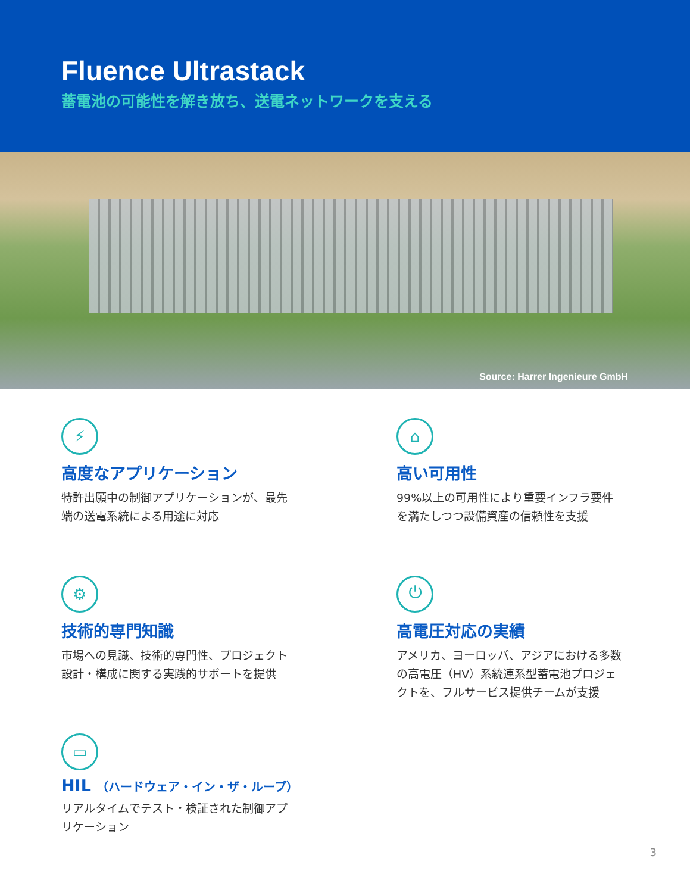Fluence Ultrastack
蓄電池の可能性を解き放ち、送電ネットワークを支える
Source: Harrer Ingenieure GmbH
⚡
高度なアプリケーション
特許出願中の制御アプリケーションが、最先端の送電系統による用途に対応
⌂
高い可用性
99%以上の可用性により重要インフラ要件を満たしつつ設備資産の信頼性を支援
⚙
技術的専門知識
市場への見識、技術的専門性、プロジェクト設計・構成に関する実践的サポートを提供
⏻
高電圧対応の実績
アメリカ、ヨーロッパ、アジアにおける多数の高電圧（HV）系統連系型蓄電池プロジェクトを、フルサービス提供チームが支援
▭
HIL （ハードウェア・イン・ザ・ループ）
リアルタイムでテスト・検証された制御アプリケーション
3